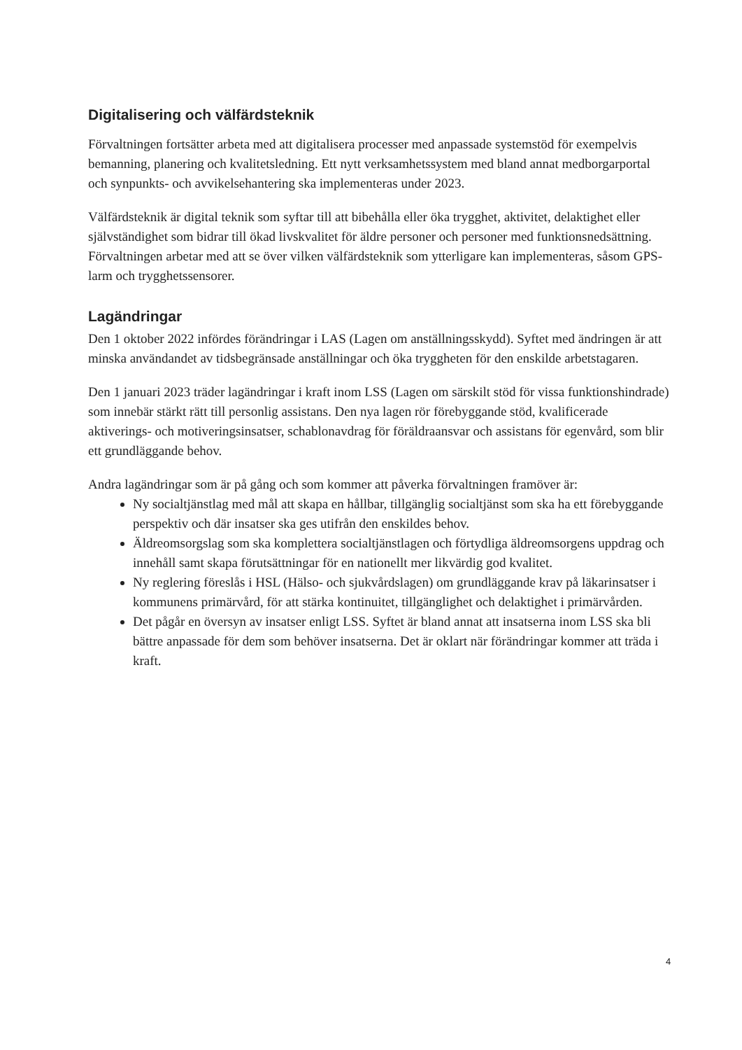Digitalisering och välfärdsteknik
Förvaltningen fortsätter arbeta med att digitalisera processer med anpassade systemstöd för exempelvis bemanning, planering och kvalitetsledning. Ett nytt verksamhetssystem med bland annat medborgarportal och synpunkts- och avvikelsehantering ska implementeras under 2023.
Välfärdsteknik är digital teknik som syftar till att bibehålla eller öka trygghet, aktivitet, delaktighet eller självständighet som bidrar till ökad livskvalitet för äldre personer och personer med funktionsnedsättning. Förvaltningen arbetar med att se över vilken välfärdsteknik som ytterligare kan implementeras, såsom GPS-larm och trygghetssensorer.
Lagändringar
Den 1 oktober 2022 infördes förändringar i LAS (Lagen om anställningsskydd). Syftet med ändringen är att minska användandet av tidsbegränsade anställningar och öka tryggheten för den enskilde arbetstagaren.
Den 1 januari 2023 träder lagändringar i kraft inom LSS (Lagen om särskilt stöd för vissa funktionshindrade) som innebär stärkt rätt till personlig assistans. Den nya lagen rör förebyggande stöd, kvalificerade aktiverings- och motiveringsinsatser, schablonavdrag för föräldraansvar och assistans för egenvård, som blir ett grundläggande behov.
Andra lagändringar som är på gång och som kommer att påverka förvaltningen framöver är:
Ny socialtjänstlag med mål att skapa en hållbar, tillgänglig socialtjänst som ska ha ett förebyggande perspektiv och där insatser ska ges utifrån den enskildes behov.
Äldreomsorgslag som ska komplettera socialtjänstlagen och förtydliga äldreomsorgens uppdrag och innehåll samt skapa förutsättningar för en nationellt mer likvärdig god kvalitet.
Ny reglering föreslås i HSL (Hälso- och sjukvårdslagen) om grundläggande krav på läkarinsatser i kommunens primärvård, för att stärka kontinuitet, tillgänglighet och delaktighet i primärvården.
Det pågår en översyn av insatser enligt LSS. Syftet är bland annat att insatserna inom LSS ska bli bättre anpassade för dem som behöver insatserna. Det är oklart när förändringar kommer att träda i kraft.
4